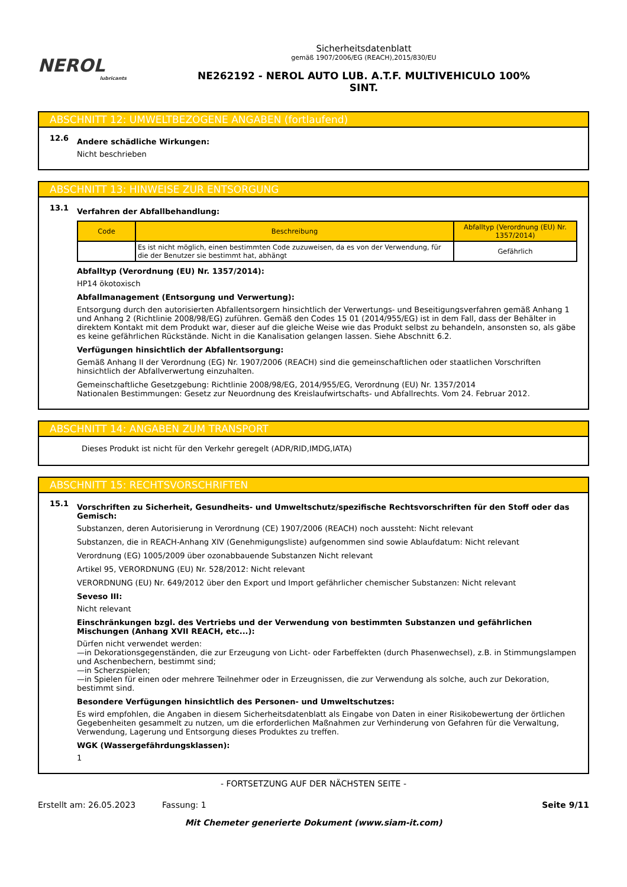NEROL
lubricants
Sicherheitsdatenblatt
gemäß 1907/2006/EG (REACH),2015/830/EU
NE262192 - NEROL AUTO LUB. A.T.F. MULTIVEHICULO 100%
SINT.
ABSCHNITT 12: UMWELTBEZOGENE ANGABEN (fortlaufend)
12.6
Andere schädliche Wirkungen:
Nicht beschrieben
ABSCHNITT 13: HINWEISE ZUR ENTSORGUNG
13.1
Verfahren der Abfallbehandlung:
| Code | Beschreibung | Abfalltyp (Verordnung (EU) Nr. 1357/2014) |
| --- | --- | --- |
| | Es ist nicht möglich, einen bestimmten Code zuzuweisen, da es von der Verwendung, für die der Benutzer sie bestimmt hat, abhängt | Gefährlich |
Abfalltyp (Verordnung (EU) Nr. 1357/2014):
HP14 ökotoxisch
Abfallmanagement (Entsorgung und Verwertung):
Entsorgung durch den autorisierten Abfallentsorgern hinsichtlich der Verwertungs- und Beseitigungsverfahren gemäß Anhang 1 und Anhang 2 (Richtlinie 2008/98/EG) zuführen. Gemäß den Codes 15 01 (2014/955/EG) ist in dem Fall, dass der Behälter in direktem Kontakt mit dem Produkt war, dieser auf die gleiche Weise wie das Produkt selbst zu behandeln, ansonsten so, als gäbe es keine gefährlichen Rückstände. Nicht in die Kanalisation gelangen lassen. Siehe Abschnitt 6.2.
Verfügungen hinsichtlich der Abfallentsorgung:
Gemäß Anhang II der Verordnung (EG) Nr. 1907/2006 (REACH) sind die gemeinschaftlichen oder staatlichen Vorschriften hinsichtlich der Abfallverwertung einzuhalten.
Gemeinschaftliche Gesetzgebung: Richtlinie 2008/98/EG, 2014/955/EG, Verordnung (EU) Nr. 1357/2014
Nationalen Bestimmungen: Gesetz zur Neuordnung des Kreislaufwirtschafts- und Abfallrechts. Vom 24. Februar 2012.
ABSCHNITT 14: ANGABEN ZUM TRANSPORT
Dieses Produkt ist nicht für den Verkehr geregelt (ADR/RID,IMDG,IATA)
ABSCHNITT 15: RECHTSVORSCHRIFTEN
15.1
Vorschriften zu Sicherheit, Gesundheits- und Umweltschutz/spezifische Rechtsvorschriften für den Stoff oder das Gemisch:
Substanzen, deren Autorisierung in Verordnung (CE) 1907/2006 (REACH) noch aussteht: Nicht relevant
Substanzen, die in REACH-Anhang XIV (Genehmigungsliste) aufgenommen sind sowie Ablaufdatum: Nicht relevant
Verordnung (EG) 1005/2009 über ozonabbauende Substanzen Nicht relevant
Artikel 95, VERORDNUNG (EU) Nr. 528/2012: Nicht relevant
VERORDNUNG (EU) Nr. 649/2012 über den Export und Import gefährlicher chemischer Substanzen: Nicht relevant
Seveso III:
Nicht relevant
Einschränkungen bzgl. des Vertriebs und der Verwendung von bestimmten Substanzen und gefährlichen Mischungen (Anhang XVII REACH, etc...):
Dürfen nicht verwendet werden:
—in Dekorationsgegenständen, die zur Erzeugung von Licht- oder Farbeffekten (durch Phasenwechsel), z.B. in Stimmungslampen und Aschenbechern, bestimmt sind;
—in Scherzspielen;
—in Spielen für einen oder mehrere Teilnehmer oder in Erzeugnissen, die zur Verwendung als solche, auch zur Dekoration, bestimmt sind.
Besondere Verfügungen hinsichtlich des Personen- und Umweltschutzes:
Es wird empfohlen, die Angaben in diesem Sicherheitsdatenblatt als Eingabe von Daten in einer Risikobewertung der örtlichen Gegebenheiten gesammelt zu nutzen, um die erforderlichen Maßnahmen zur Verhinderung von Gefahren für die Verwaltung, Verwendung, Lagerung und Entsorgung dieses Produktes zu treffen.
WGK (Wassergefährdungsklassen):
1
- FORTSETZUNG AUF DER NÄCHSTEN SEITE -
Erstellt am: 26.05.2023 Fassung: 1 Seite 9/11
Mit Chemeter generierte Dokument (www.siam-it.com)